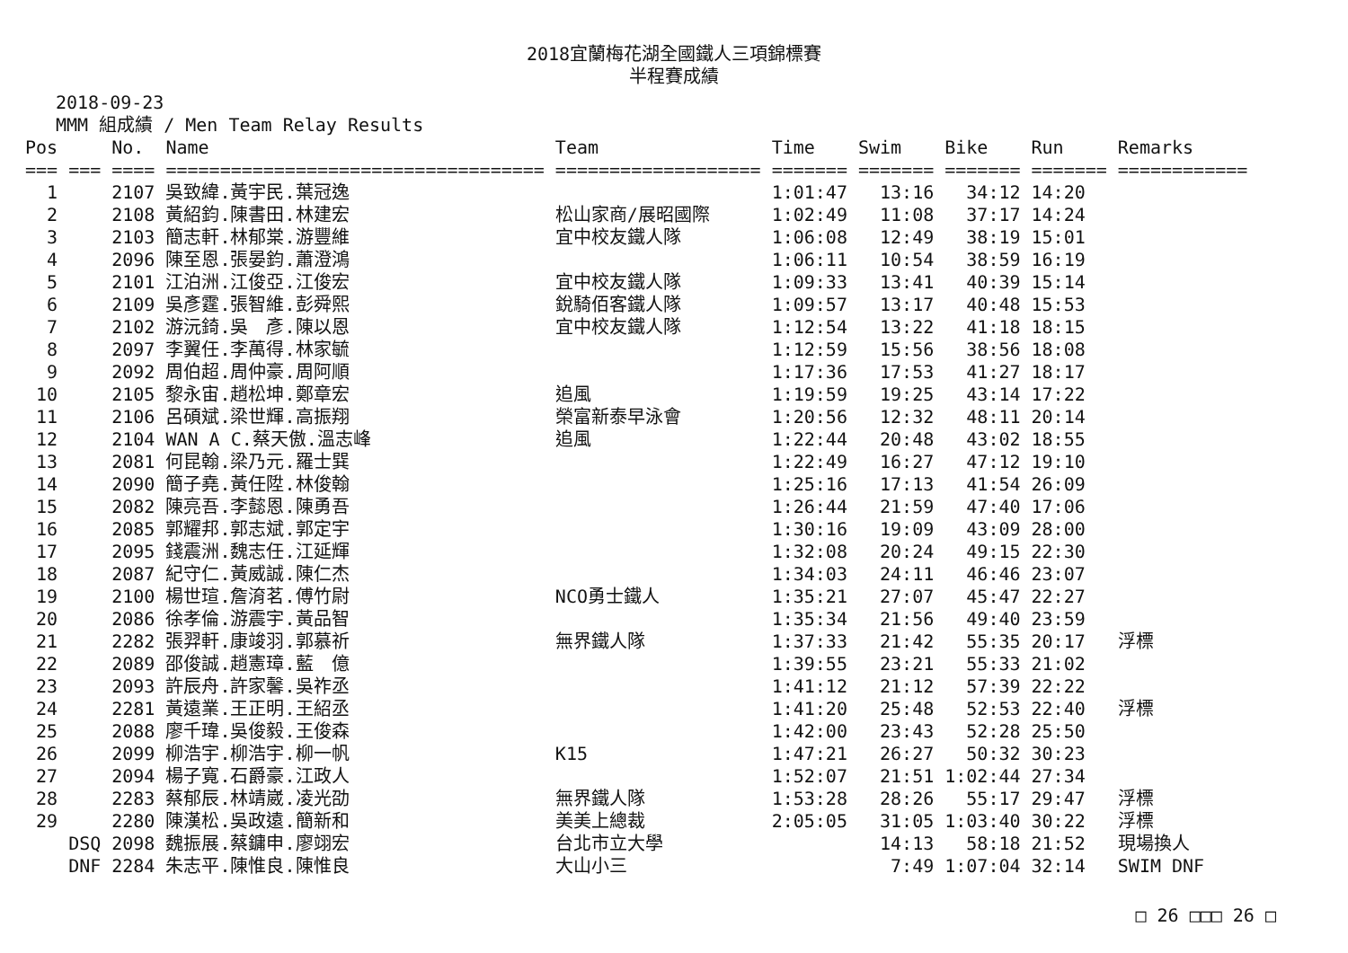2018宜蘭梅花湖全國鐵人三項錦標賽
半程賽成績
2018-09-23
MMM 組成績 / Men Team Relay Results
| Pos | | No. | Name | Team | Time | Swim | Bike | Run | Remarks |
| --- | --- | --- | --- | --- | --- | --- | --- | --- | --- |
| === | === | ==== | =================================== | =================== | ======= | ======= | ======= | ======= | ============ |
| 1 | | 2107 | 吳致緯.黃宇民.葉冠逸 | | 1:01:47 | 13:16 | 34:12 | 14:20 | |
| 2 | | 2108 | 黃紹鈞.陳書田.林建宏 | 松山家商/展昭國際 | 1:02:49 | 11:08 | 37:17 | 14:24 | |
| 3 | | 2103 | 簡志軒.林郁棠.游豐維 | 宜中校友鐵人隊 | 1:06:08 | 12:49 | 38:19 | 15:01 | |
| 4 | | 2096 | 陳至恩.張晏鈞.蕭澄鴻 | | 1:06:11 | 10:54 | 38:59 | 16:19 | |
| 5 | | 2101 | 江泊洲.江俊亞.江俊宏 | 宜中校友鐵人隊 | 1:09:33 | 13:41 | 40:39 | 15:14 | |
| 6 | | 2109 | 吳彥霆.張智維.彭舜熙 | 銳騎佰客鐵人隊 | 1:09:57 | 13:17 | 40:48 | 15:53 | |
| 7 | | 2102 | 游沅錡.吳 彥.陳以恩 | 宜中校友鐵人隊 | 1:12:54 | 13:22 | 41:18 | 18:15 | |
| 8 | | 2097 | 李翼任.李萬得.林家毓 | | 1:12:59 | 15:56 | 38:56 | 18:08 | |
| 9 | | 2092 | 周伯超.周仲豪.周阿順 | | 1:17:36 | 17:53 | 41:27 | 18:17 | |
| 10 | | 2105 | 黎永宙.趙松坤.鄭章宏 | 追風 | 1:19:59 | 19:25 | 43:14 | 17:22 | |
| 11 | | 2106 | 呂碩斌.梁世輝.高振翔 | 榮富新泰早泳會 | 1:20:56 | 12:32 | 48:11 | 20:14 | |
| 12 | | 2104 | WAN A C.蔡天傲.溫志峰 | 追風 | 1:22:44 | 20:48 | 43:02 | 18:55 | |
| 13 | | 2081 | 何昆翰.梁乃元.羅士巽 | | 1:22:49 | 16:27 | 47:12 | 19:10 | |
| 14 | | 2090 | 簡子堯.黃任陞.林俊翰 | | 1:25:16 | 17:13 | 41:54 | 26:09 | |
| 15 | | 2082 | 陳亮吾.李懿恩.陳勇吾 | | 1:26:44 | 21:59 | 47:40 | 17:06 | |
| 16 | | 2085 | 郭耀邦.郭志斌.郭定宇 | | 1:30:16 | 19:09 | 43:09 | 28:00 | |
| 17 | | 2095 | 錢震洲.魏志任.江延輝 | | 1:32:08 | 20:24 | 49:15 | 22:30 | |
| 18 | | 2087 | 紀守仁.黃威誠.陳仁杰 | | 1:34:03 | 24:11 | 46:46 | 23:07 | |
| 19 | | 2100 | 楊世瑄.詹淯茗.傅竹尉 | NCO勇士鐵人 | 1:35:21 | 27:07 | 45:47 | 22:27 | |
| 20 | | 2086 | 徐孝倫.游震宇.黃品智 | | 1:35:34 | 21:56 | 49:40 | 23:59 | |
| 21 | | 2282 | 張羿軒.康竣羽.郭慕祈 | 無界鐵人隊 | 1:37:33 | 21:42 | 55:35 | 20:17 | 浮標 |
| 22 | | 2089 | 邵俊誠.趙憲璋.藍 億 | | 1:39:55 | 23:21 | 55:33 | 21:02 | |
| 23 | | 2093 | 許辰舟.許家馨.吳祚丞 | | 1:41:12 | 21:12 | 57:39 | 22:22 | |
| 24 | | 2281 | 黃遠業.王正明.王紹丞 | | 1:41:20 | 25:48 | 52:53 | 22:40 | 浮標 |
| 25 | | 2088 | 廖千瑋.吳俊毅.王俊森 | | 1:42:00 | 23:43 | 52:28 | 25:50 | |
| 26 | | 2099 | 柳浩宇.柳浩宇.柳一帆 | K15 | 1:47:21 | 26:27 | 50:32 | 30:23 | |
| 27 | | 2094 | 楊子寬.石爵豪.江政人 | | 1:52:07 | 21:51 | 1:02:44 | 27:34 | |
| 28 | | 2283 | 蔡郁辰.林靖崴.凌光劭 | 無界鐵人隊 | 1:53:28 | 28:26 | 55:17 | 29:47 | 浮標 |
| 29 | | 2280 | 陳漢松.吳政遠.簡新和 | 美美上總裁 | 2:05:05 | 31:05 | 1:03:40 | 30:22 | 浮標 |
| | DSQ | 2098 | 魏振展.蔡鏞申.廖翊宏 | 台北市立大學 | | 14:13 | 58:18 | 21:52 | 現場換人 |
| | DNF | 2284 | 朱志平.陳惟良.陳惟良 | 大山小三 | | 7:49 | 1:07:04 | 32:14 | SWIM DNF |
□ 26 □□□ 26 □